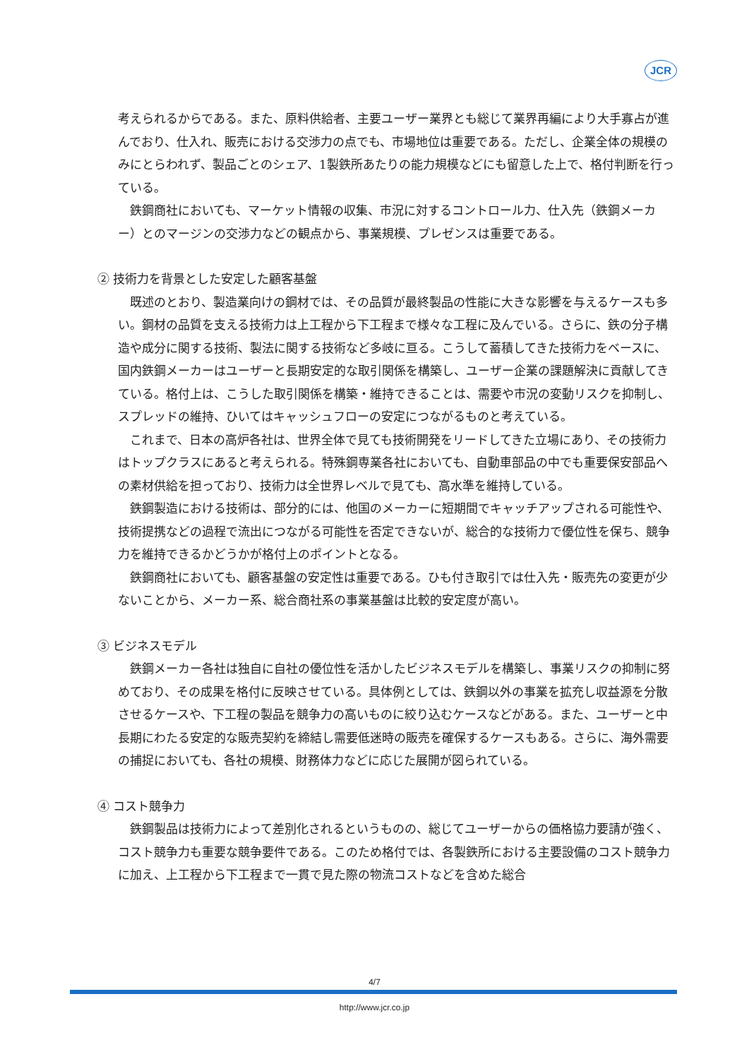JCR
考えられるからである。また、原料供給者、主要ユーザー業界とも総じて業界再編により大手寡占が進んでおり、仕入れ、販売における交渉力の点でも、市場地位は重要である。ただし、企業全体の規模のみにとらわれず、製品ごとのシェア、1製鉄所あたりの能力規模などにも留意した上で、格付判断を行っている。
鉄鋼商社においても、マーケット情報の収集、市況に対するコントロール力、仕入先（鉄鋼メーカー）とのマージンの交渉力などの観点から、事業規模、プレゼンスは重要である。
② 技術力を背景とした安定した顧客基盤
既述のとおり、製造業向けの鋼材では、その品質が最終製品の性能に大きな影響を与えるケースも多い。鋼材の品質を支える技術力は上工程から下工程まで様々な工程に及んでいる。さらに、鉄の分子構造や成分に関する技術、製法に関する技術など多岐に亘る。こうして蓄積してきた技術力をベースに、国内鉄鋼メーカーはユーザーと長期安定的な取引関係を構築し、ユーザー企業の課題解決に貢献してきている。格付上は、こうした取引関係を構築・維持できることは、需要や市況の変動リスクを抑制し、スプレッドの維持、ひいてはキャッシュフローの安定につながるものと考えている。
これまで、日本の高炉各社は、世界全体で見ても技術開発をリードしてきた立場にあり、その技術力はトップクラスにあると考えられる。特殊鋼専業各社においても、自動車部品の中でも重要保安部品への素材供給を担っており、技術力は全世界レベルで見ても、高水準を維持している。
鉄鋼製造における技術は、部分的には、他国のメーカーに短期間でキャッチアップされる可能性や、技術提携などの過程で流出につながる可能性を否定できないが、総合的な技術力で優位性を保ち、競争力を維持できるかどうかが格付上のポイントとなる。
鉄鋼商社においても、顧客基盤の安定性は重要である。ひも付き取引では仕入先・販売先の変更が少ないことから、メーカー系、総合商社系の事業基盤は比較的安定度が高い。
③ ビジネスモデル
鉄鋼メーカー各社は独自に自社の優位性を活かしたビジネスモデルを構築し、事業リスクの抑制に努めており、その成果を格付に反映させている。具体例としては、鉄鋼以外の事業を拡充し収益源を分散させるケースや、下工程の製品を競争力の高いものに絞り込むケースなどがある。また、ユーザーと中長期にわたる安定的な販売契約を締結し需要低迷時の販売を確保するケースもある。さらに、海外需要の捕捉においても、各社の規模、財務体力などに応じた展開が図られている。
④ コスト競争力
鉄鋼製品は技術力によって差別化されるというものの、総じてユーザーからの価格協力要請が強く、コスト競争力も重要な競争要件である。このため格付では、各製鉄所における主要設備のコスト競争力に加え、上工程から下工程まで一貫で見た際の物流コストなどを含めた総合
4/7
http://www.jcr.co.jp